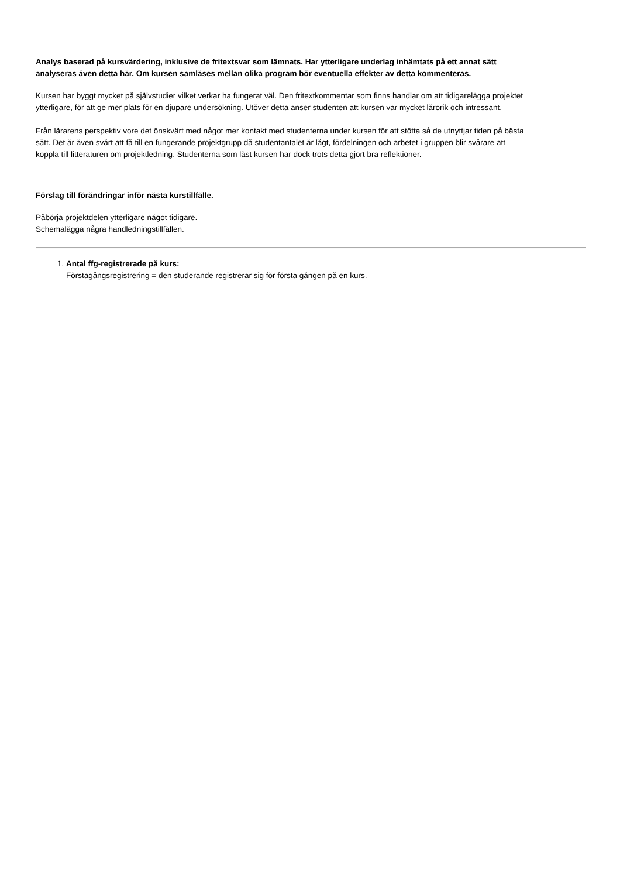Analys baserad på kursvärdering, inklusive de fritextsvar som lämnats. Har ytterligare underlag inhämtats på ett annat sätt analyseras även detta här. Om kursen samläses mellan olika program bör eventuella effekter av detta kommenteras.
Kursen har byggt mycket på självstudier vilket verkar ha fungerat väl. Den fritextkommentar som finns handlar om att tidigarelägga projektet ytterligare, för att ge mer plats för en djupare undersökning. Utöver detta anser studenten att kursen var mycket lärorik och intressant.
Från lärarens perspektiv vore det önskvärt med något mer kontakt med studenterna under kursen för att stötta så de utnyttjar tiden på bästa sätt. Det är även svårt att få till en fungerande projektgrupp då studentantalet är lågt, fördelningen och arbetet i gruppen blir svårare att koppla till litteraturen om projektledning. Studenterna som läst kursen har dock trots detta gjort bra reflektioner.
Förslag till förändringar inför nästa kurstillfälle.
Påbörja projektdelen ytterligare något tidigare.
Schemalägga några handledningstillfällen.
1. Antal ffg-registrerade på kurs:
Förstagångsregistrering = den studerande registrerar sig för första gången på en kurs.